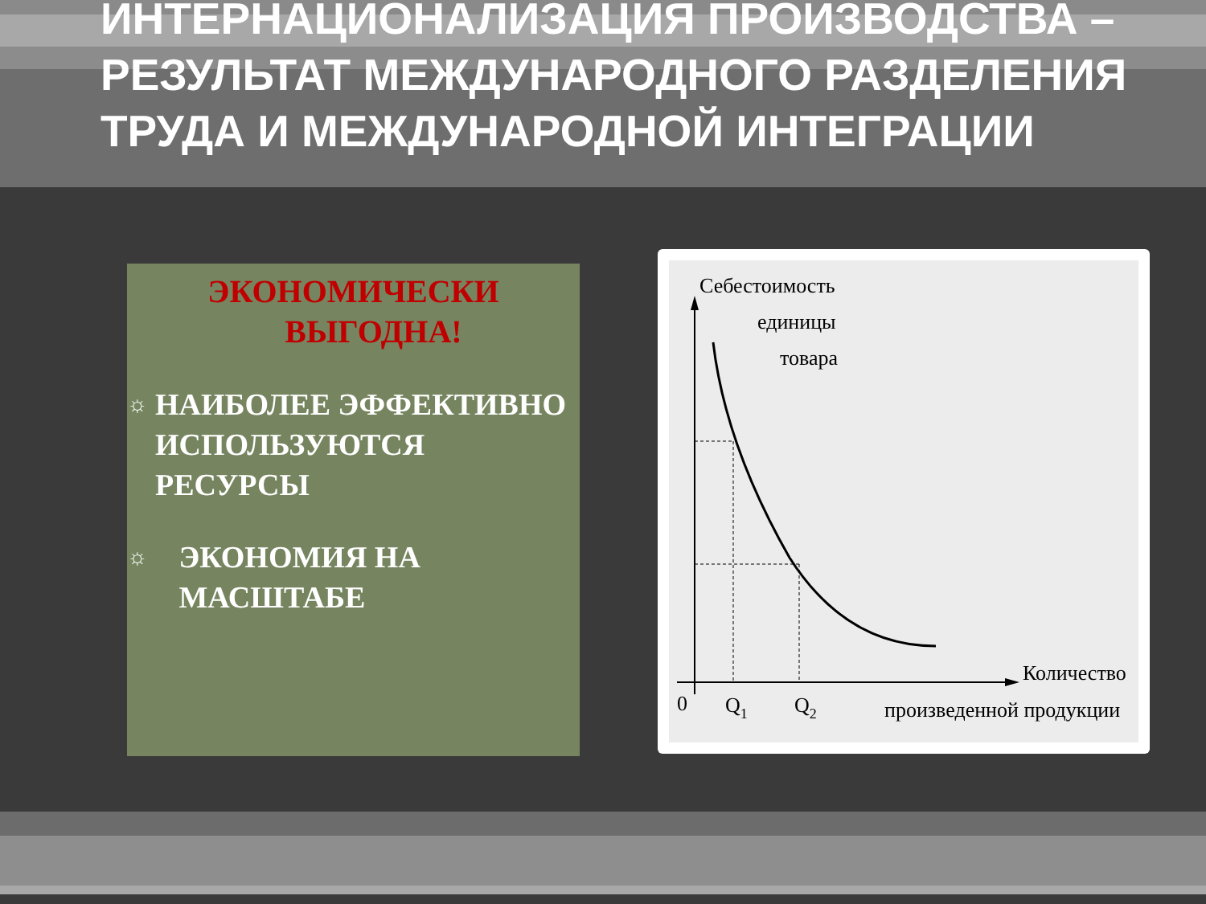ИНТЕРНАЦИОНАЛИЗАЦИЯ ПРОИЗВОДСТВА – РЕЗУЛЬТАТ МЕЖДУНАРОДНОГО РАЗДЕЛЕНИЯ ТРУДА И МЕЖДУНАРОДНОЙ ИНТЕГРАЦИИ
ЭКОНОМИЧЕСКИ
ВЫГОДНА!
☼
НАИБОЛЕЕ ЭФФЕКТИВНО ИСПОЛЬЗУЮТСЯ РЕСУРСЫ
☼
ЭКОНОМИЯ НА МАСШТАБЕ
Себестоимость
единицы
товара
Количество
произведенной продукции
0
Q1
Q2